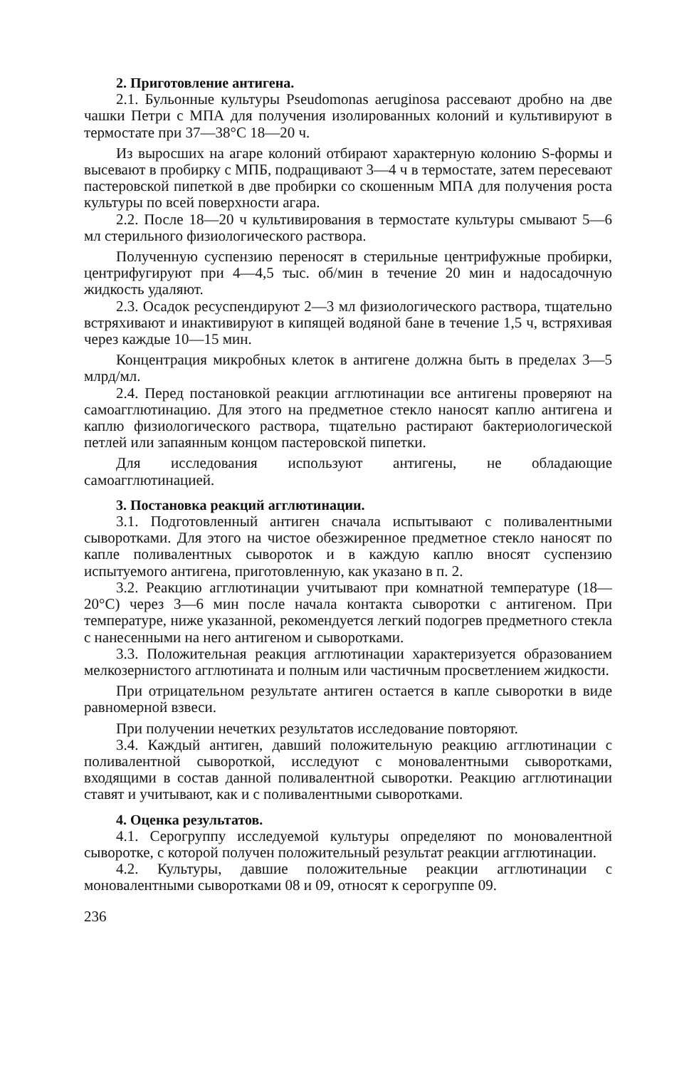2. Приготовление антигена.
2.1. Бульонные культуры Pseudomonas aeruginosa рассевают дробно на две чашки Петри с МПА для получения изолированных колоний и культивируют в термостате при 37—38°С 18—20 ч.
Из выросших на агаре колоний отбирают характерную колонию S-формы и высевают в пробирку с МПБ, подращивают 3—4 ч в термостате, затем пересевают пастеровской пипеткой в две пробирки со скошенным МПА для получения роста культуры по всей поверхности агара.
2.2. После 18—20 ч культивирования в термостате культуры смывают 5—6 мл стерильного физиологического раствора.
Полученную суспензию переносят в стерильные центрифужные пробирки, центрифугируют при 4—4,5 тыс. об/мин в течение 20 мин и надосадочную жидкость удаляют.
2.3. Осадок ресуспендируют 2—3 мл физиологического раствора, тщательно встряхивают и инактивируют в кипящей водяной бане в течение 1,5 ч, встряхивая через каждые 10—15 мин.
Концентрация микробных клеток в антигене должна быть в пределах 3—5 млрд/мл.
2.4. Перед постановкой реакции агглютинации все антигены проверяют на самоагглютинацию. Для этого на предметное стекло наносят каплю антигена и каплю физиологического раствора, тщательно растирают бактериологической петлей или запаянным концом пастеровской пипетки.
Для исследования используют антигены, не обладающие самоагглютинацией.
3. Постановка реакций агглютинации.
3.1. Подготовленный антиген сначала испытывают с поливалентными сыворотками. Для этого на чистое обезжиренное предметное стекло наносят по капле поливалентных сывороток и в каждую каплю вносят суспензию испытуемого антигена, приготовленную, как указано в п. 2.
3.2. Реакцию агглютинации учитывают при комнатной температуре (18—20°С) через 3—6 мин после начала контакта сыворотки с антигеном. При температуре, ниже указанной, рекомендуется легкий подогрев предметного стекла с нанесенными на него антигеном и сыворотками.
3.3. Положительная реакция агглютинации характеризуется образованием мелкозернистого агглютината и полным или частичным просветлением жидкости.
При отрицательном результате антиген остается в капле сыворотки в виде равномерной взвеси.
При получении нечетких результатов исследование повторяют.
3.4. Каждый антиген, давший положительную реакцию агглютинации с поливалентной сывороткой, исследуют с моновалентными сыворотками, входящими в состав данной поливалентной сыворотки. Реакцию агглютинации ставят и учитывают, как и с поливалентными сыворотками.
4. Оценка результатов.
4.1. Серогруппу исследуемой культуры определяют по моновалентной сыворотке, с которой получен положительный результат реакции агглютинации.
4.2. Культуры, давшие положительные реакции агглютинации с моновалентными сыворотками 08 и 09, относят к серогруппе 09.
236